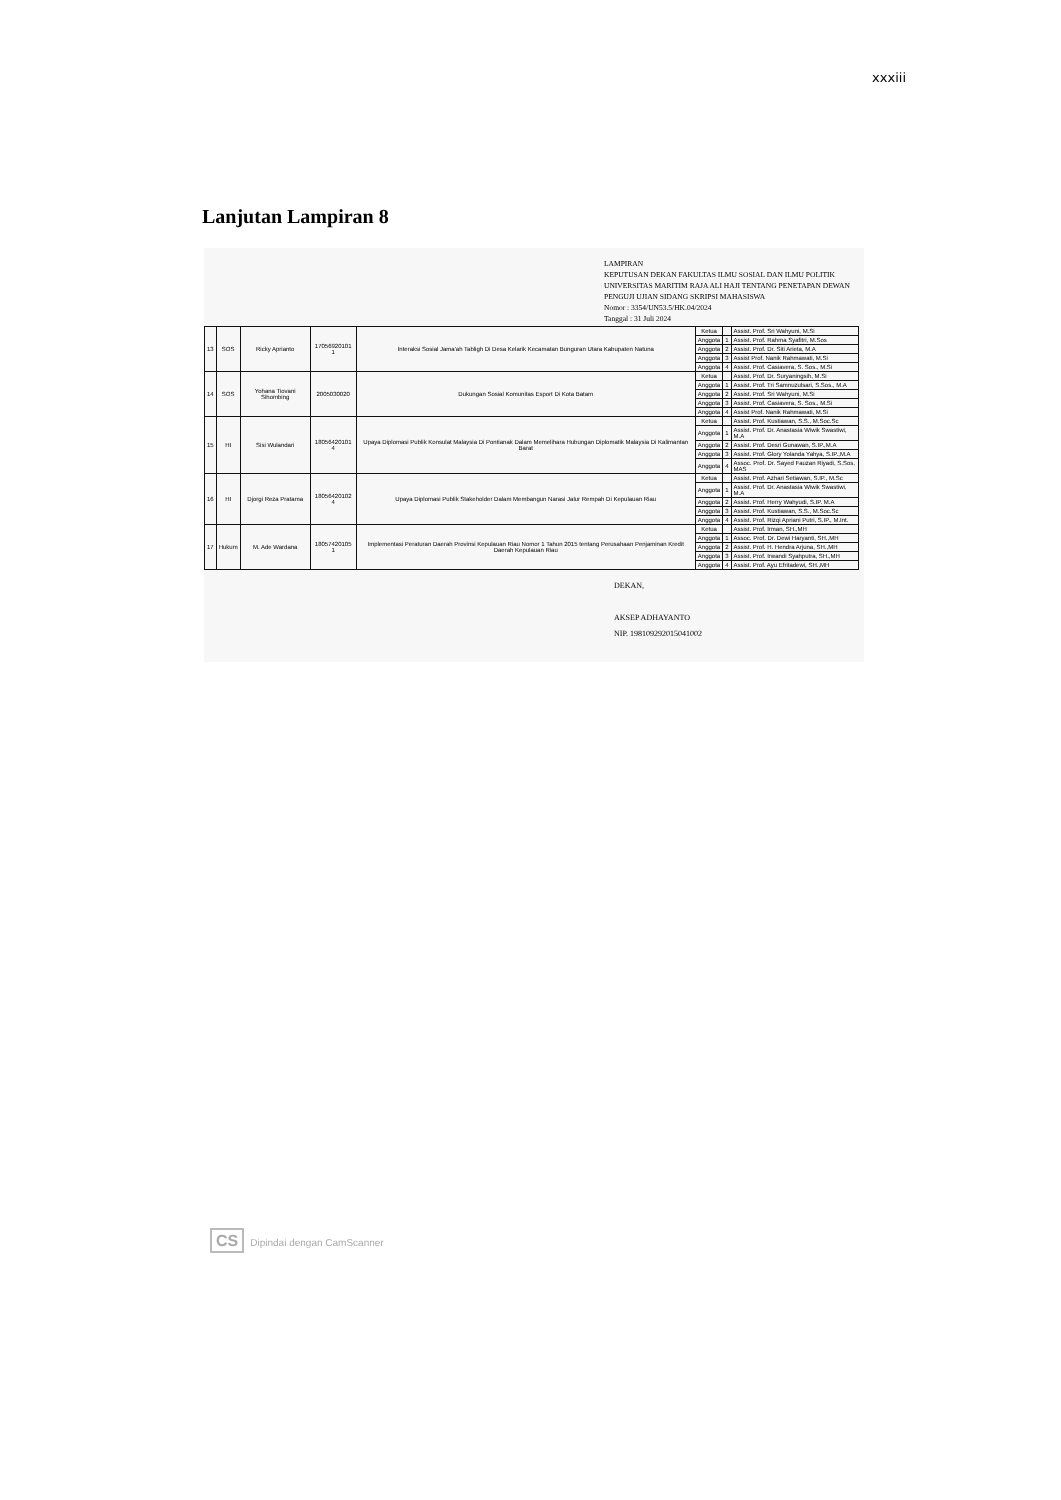xxxiii
Lanjutan Lampiran 8
LAMPIRAN
KEPUTUSAN DEKAN FAKULTAS ILMU SOSIAL DAN ILMU POLITIK UNIVERSITAS MARITIM RAJA ALI HAJI TENTANG PENETAPAN DEWAN PENGUJI UJIAN SIDANG SKRIPSI MAHASISWA
Nomor : 3354/UN53.5/HK.04/2024
Tanggal : 31 Juli 2024
| 13 | SOS | Ricky Aprianto | 17056920101 1 | Interaksi Sosial Jama'ah Tabligh Di Desa Kelarik Kecamatan Bunguran Utara Kabupaten Natuna | Ketua | | Assist. Prof. Sri Wahyuni, M.Si |
| | | | | | Anggota | 1 | Assist. Prof. Rahma Syafitri, M.Sos |
| | | | | | Anggota | 2 | Assist. Prof. Dr. Siti Arieta, M.A |
| | | | | | Anggota | 3 | Assist Prof. Nanik Rahmawati, M.Si |
| | | | | | Anggota | 4 | Assist. Prof. Casiavera, S. Sos., M.Si |
| 14 | SOS | Yohana Tiovani Sihombing | 2005030020 | Dukungan Sosial Komunitas Esport Di Kota Batam | Ketua | | Assist. Prof. Dr. Suryaningsih, M.Si |
| | | | | | Anggota | 1 | Assist. Prof. Tri Samnuzulsari, S.Sos., M.A |
| | | | | | Anggota | 2 | Assist. Prof. Sri Wahyuni, M.Si |
| | | | | | Anggota | 3 | Assist. Prof. Casiavera, S. Sos., M.Si |
| | | | | | Anggota | 4 | Assist Prof. Nanik Rahmawati, M.Si |
| 15 | HI | Sisi Wulandari | 18056420101 4 | Upaya Diplomasi Publik Konsulat Malaysia Di Pontianak Dalam Memelihara Hubungan Diplomatik Malaysia Di Kalimantan Barat | Ketua | | Assist. Prof. Kustiawan, S.S., M.Soc.Sc |
| | | | | | Anggota | 1 | Assist. Prof. Dr. Anastasia Wiwik Swastiwi, M.A |
| | | | | | Anggota | 2 | Assist. Prof. Desri Gunawan, S.IP.,M.A |
| | | | | | Anggota | 3 | Assist. Prof. Glory Yolanda Yahya, S.IP.,M.A |
| | | | | | Anggota | 4 | Assoc. Prof. Dr. Sayed Fauzan Riyadi, S.Sos, MAS |
| 16 | HI | Djorgi Reza Pratama | 18056420102 4 | Upaya Diplomasi Publik Stakeholder Dalam Membangun Narasi Jalur Rempah Di Kepulauan Riau | Ketua | | Assist. Prof. Azhari Setiawan, S.IP., M.Sc |
| | | | | | Anggota | 1 | Assist. Prof. Dr. Anastasia Wiwik Swastiwi, M.A |
| | | | | | Anggota | 2 | Assist. Prof. Herry Wahyudi, S.IP. M.A |
| | | | | | Anggota | 3 | Assist. Prof. Kustiawan, S.S., M.Soc.Sc |
| | | | | | Anggota | 4 | Assist. Prof. Rizqi Apriani Putri, S.IP., M.Int. |
| 17 | Hukum | M. Ade Wardana | 18057420105 1 | Implementasi Peraturan Daerah Provinsi Kepulauan Riau Nomor 1 Tahun 2015 tentang Perusahaan Penjaminan Kredit Daerah Kepulauan Riau | Ketua | | Assist. Prof. Irman, SH.,MH |
| | | | | | Anggota | 1 | Assoc. Prof. Dr. Dewi Haryanti, SH.,MH |
| | | | | | Anggota | 2 | Assist. Prof. H. Hendra Arjuna, SH.,MH |
| | | | | | Anggota | 3 | Assist. Prof. Irwandi Syahputra, SH.,MH |
| | | | | | Anggota | 4 | Assist. Prof. Ayu Efritadewi, SH.,MH |
DEKAN,
AKSEP ADHAYANTO
NIP. 198109292015041002
CS Dipindai dengan CamScanner